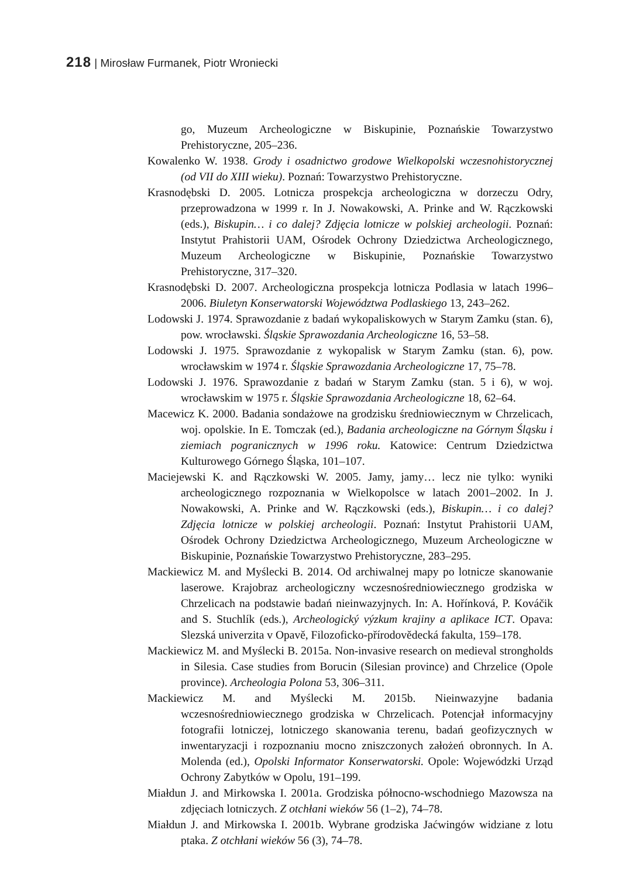218 | Mirosław Furmanek, Piotr Wroniecki
go, Muzeum Archeologiczne w Biskupinie, Poznańskie Towarzystwo Prehistoryczne, 205–236.
Kowalenko W. 1938. Grody i osadnictwo grodowe Wielkopolski wczesnohistorycznej (od VII do XIII wieku). Poznań: Towarzystwo Prehistoryczne.
Krasnodębski D. 2005. Lotnicza prospekcja archeologiczna w dorzeczu Odry, przeprowadzona w 1999 r. In J. Nowakowski, A. Prinke and W. Rączkowski (eds.), Biskupin… i co dalej? Zdjęcia lotnicze w polskiej archeologii. Poznań: Instytut Prahistorii UAM, Ośrodek Ochrony Dziedzictwa Archeologicznego, Muzeum Archeologiczne w Biskupinie, Poznańskie Towarzystwo Prehistoryczne, 317–320.
Krasnodębski D. 2007. Archeologiczna prospekcja lotnicza Podlasia w latach 1996–2006. Biuletyn Konserwatorski Województwa Podlaskiego 13, 243–262.
Lodowski J. 1974. Sprawozdanie z badań wykopaliskowych w Starym Zamku (stan. 6), pow. wrocławski. Śląskie Sprawozdania Archeologiczne 16, 53–58.
Lodowski J. 1975. Sprawozdanie z wykopalisk w Starym Zamku (stan. 6), pow. wrocławskim w 1974 r. Śląskie Sprawozdania Archeologiczne 17, 75–78.
Lodowski J. 1976. Sprawozdanie z badań w Starym Zamku (stan. 5 i 6), w woj. wrocławskim w 1975 r. Śląskie Sprawozdania Archeologiczne 18, 62–64.
Macewicz K. 2000. Badania sondażowe na grodzisku średniowiecznym w Chrzelicach, woj. opolskie. In E. Tomczak (ed.), Badania archeologiczne na Górnym Śląsku i ziemiach pogranicznych w 1996 roku. Katowice: Centrum Dziedzictwa Kulturowego Górnego Śląska, 101–107.
Maciejewski K. and Rączkowski W. 2005. Jamy, jamy… lecz nie tylko: wyniki archeologicznego rozpoznania w Wielkopolsce w latach 2001–2002. In J. Nowakowski, A. Prinke and W. Rączkowski (eds.), Biskupin… i co dalej? Zdjęcia lotnicze w polskiej archeologii. Poznań: Instytut Prahistorii UAM, Ośrodek Ochrony Dziedzictwa Archeologicznego, Muzeum Archeologiczne w Biskupinie, Poznańskie Towarzystwo Prehistoryczne, 283–295.
Mackiewicz M. and Myślecki B. 2014. Od archiwalnej mapy po lotnicze skanowanie laserowe. Krajobraz archeologiczny wczesnośredniowiecznego grodziska w Chrzelicach na podstawie badań nieinwazyjnych. In: A. Hořínková, P. Kováčik and S. Stuchlík (eds.), Archeologický výzkum krajiny a aplikace ICT. Opava: Slezská univerzita v Opavě, Filozoficko-přírodovědecká fakulta, 159–178.
Mackiewicz M. and Myślecki B. 2015a. Non-invasive research on medieval strongholds in Silesia. Case studies from Borucin (Silesian province) and Chrzelice (Opole province). Archeologia Polona 53, 306–311.
Mackiewicz M. and Myślecki M. 2015b. Nieinwazyjne badania wczesnośredniowiecznego grodziska w Chrzelicach. Potencjał informacyjny fotografii lotniczej, lotniczego skanowania terenu, badań geofizycznych w inwentaryzacji i rozpoznaniu mocno zniszczonych założeń obronnych. In A. Molenda (ed.), Opolski Informator Konserwatorski. Opole: Wojewódzki Urząd Ochrony Zabytków w Opolu, 191–199.
Miałdun J. and Mirkowska I. 2001a. Grodziska północno-wschodniego Mazowsza na zdjęciach lotniczych. Z otchłani wieków 56 (1–2), 74–78.
Miałdun J. and Mirkowska I. 2001b. Wybrane grodziska Jaćwingów widziane z lotu ptaka. Z otchłani wieków 56 (3), 74–78.